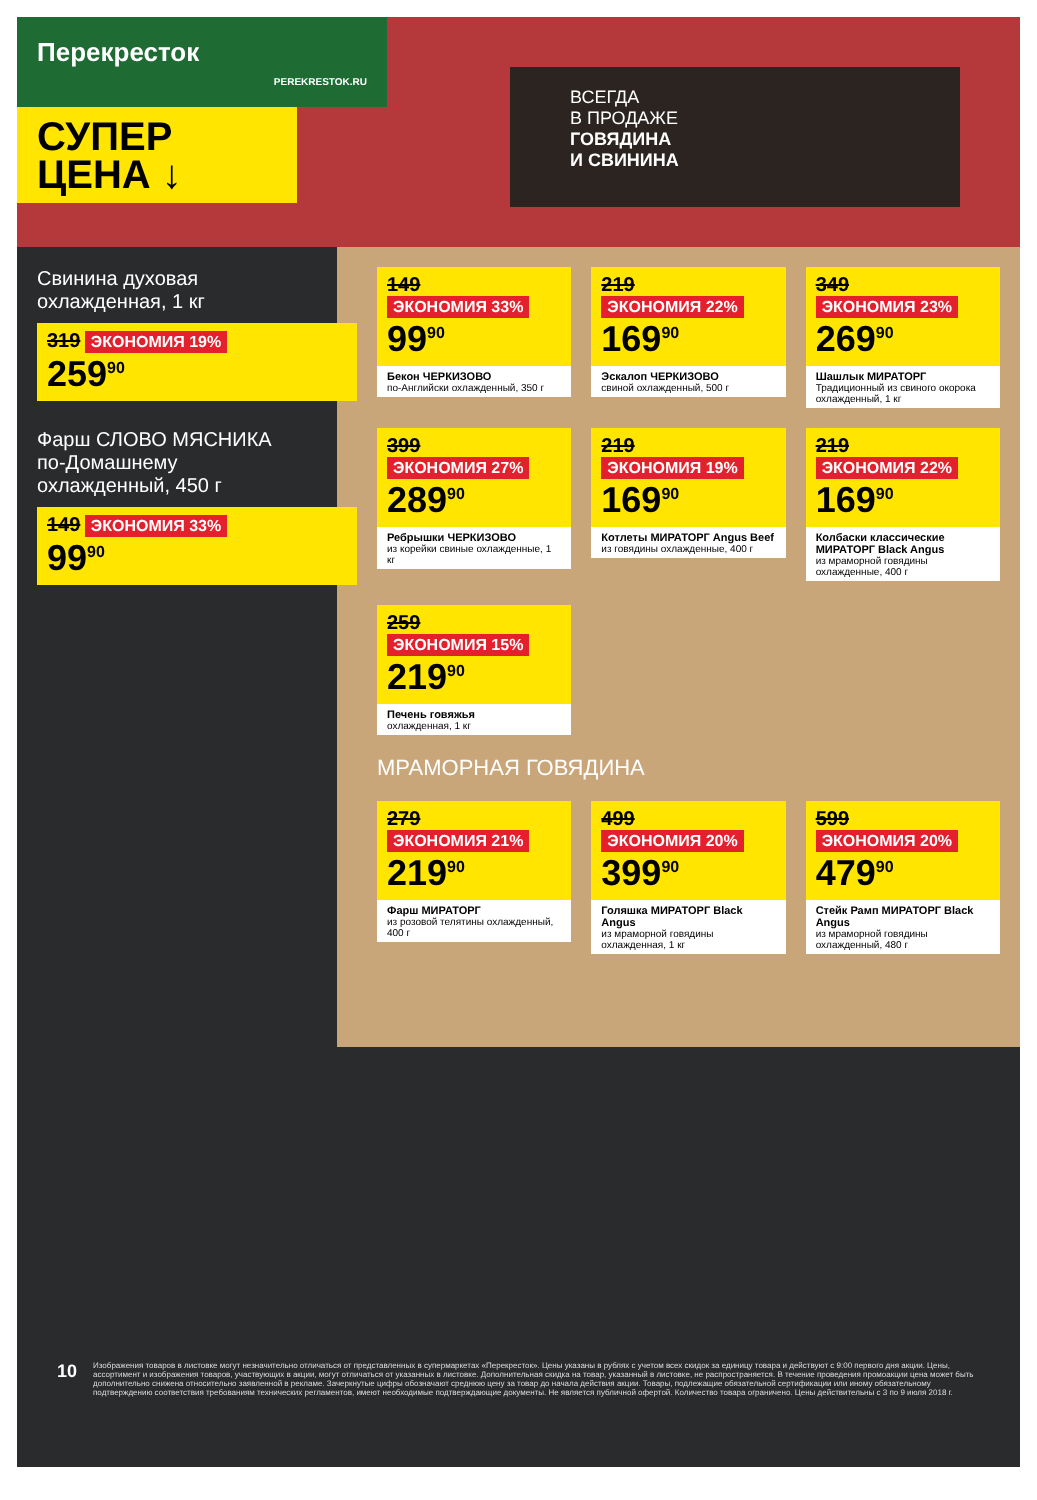Перекресток
PEREKRESTOK.RU
СУПЕР
ЦЕНА ↓
ВСЕГДА
В ПРОДАЖЕ
ГОВЯДИНА
И СВИНИНА
Свинина духовая
охлажденная, 1 кг
319 ЭКОНОМИЯ 19%
259<sup>90</sup>
149 ЭКОНОМИЯ 33%
99<sup>90</sup>
Бекон ЧЕРКИЗОВО
по-Английски охлажденный, 350 г
219 ЭКОНОМИЯ 22%
169<sup>90</sup>
Эскалоп ЧЕРКИЗОВО
свиной охлажденный, 500 г
349 ЭКОНОМИЯ 23%
269<sup>90</sup>
Шашлык МИРАТОРГ
Традиционный из свиного окорока охлажденный, 1 кг
Фарш СЛОВО МЯСНИКА
по-Домашнему
охлажденный, 450 г
149 ЭКОНОМИЯ 33%
99<sup>90</sup>
399 ЭКОНОМИЯ 27%
289<sup>90</sup>
Ребрышки ЧЕРКИЗОВО
из корейки свиные охлажденные, 1 кг
219 ЭКОНОМИЯ 19%
169<sup>90</sup>
Котлеты МИРАТОРГ Angus Beef
из говядины охлажденные, 400 г
219 ЭКОНОМИЯ 22%
169<sup>90</sup>
Колбаски классические МИРАТОРГ Black Angus
из мраморной говядины охлажденные, 400 г
259 ЭКОНОМИЯ 15%
219<sup>90</sup>
Печень говяжья
охлажденная, 1 кг
МРАМОРНАЯ ГОВЯДИНА
279 ЭКОНОМИЯ 21%
219<sup>90</sup>
Фарш МИРАТОРГ
из розовой телятины охлажденный, 400 г
499 ЭКОНОМИЯ 20%
399<sup>90</sup>
Голяшка МИРАТОРГ Black Angus
из мраморной говядины охлажденная, 1 кг
599 ЭКОНОМИЯ 20%
479<sup>90</sup>
Стейк Рамп МИРАТОРГ Black Angus
из мраморной говядины охлажденный, 480 г
10
Изображения товаров в листовке могут незначительно отличаться от представленных в супермаркетах «Перекресток». Цены указаны в рублях с учетом всех скидок за единицу товара и действуют с 9:00 первого дня акции. Цены, ассортимент и изображения товаров, участвующих в акции, могут отличаться от указанных в листовке. Дополнительная скидка на товар, указанный в листовке, не распространяется. В течение проведения промоакции цена может быть дополнительно снижена относительно заявленной в рекламе. Зачеркнутые цифры обозначают среднюю цену за товар до начала действия акции. Товары, подлежащие обязательной сертификации или иному обязательному подтверждению соответствия требованиям технических регламентов, имеют необходимые подтверждающие документы. Не является публичной офертой. Количество товара ограничено. Цены действительны с 3 по 9 июля 2018 г.